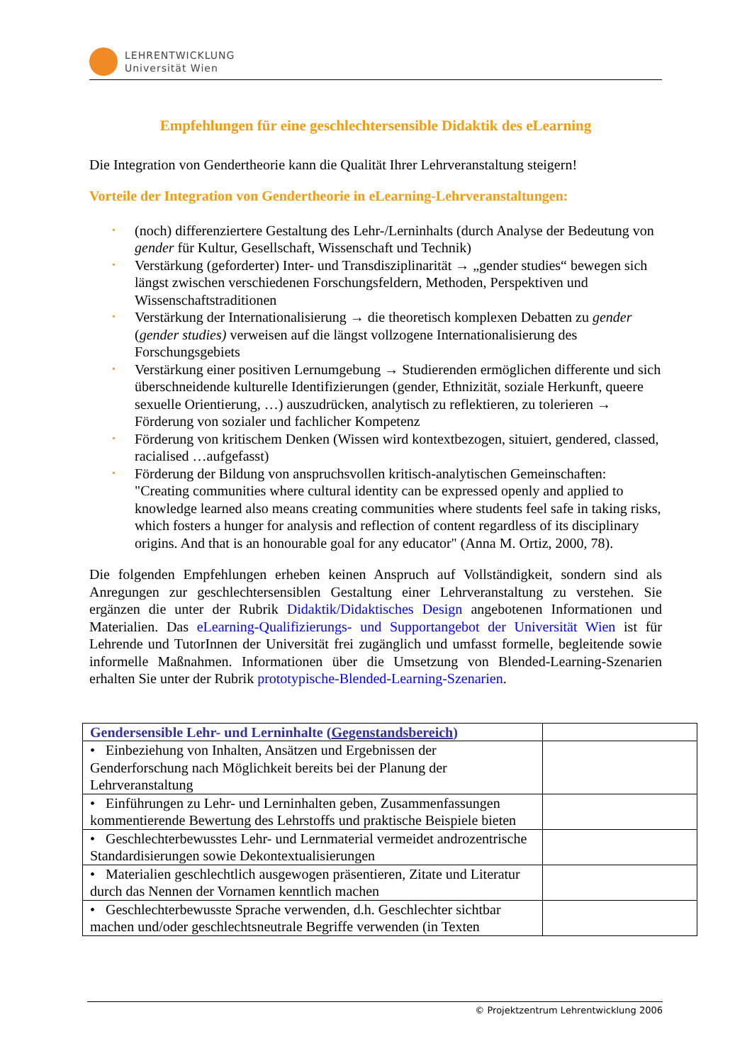LEHRENTWICKLUNG
Universität Wien
Empfehlungen für eine geschlechtersensible Didaktik des eLearning
Die Integration von Gendertheorie kann die Qualität Ihrer Lehrveranstaltung steigern!
Vorteile der Integration von Gendertheorie in eLearning-Lehrveranstaltungen:
• (noch) differenziertere Gestaltung des Lehr-/Lerninhalts (durch Analyse der Bedeutung von gender für Kultur, Gesellschaft, Wissenschaft und Technik)
• Verstärkung (geforderter) Inter- und Transdisziplinarität → „gender studies“ bewegen sich längst zwischen verschiedenen Forschungsfeldern, Methoden, Perspektiven und Wissenschaftstraditionen
• Verstärkung der Internationalisierung → die theoretisch komplexen Debatten zu gender (gender studies) verweisen auf die längst vollzogene Internationalisierung des Forschungsgebiets
• Verstärkung einer positiven Lernumgebung → Studierenden ermöglichen differente und sich überschneidende kulturelle Identifizierungen (gender, Ethnizität, soziale Herkunft, queere sexuelle Orientierung, …) auszudrücken, analytisch zu reflektieren, zu tolerieren → Förderung von sozialer und fachlicher Kompetenz
• Förderung von kritischem Denken (Wissen wird kontextbezogen, situiert, gendered, classed, racialised …aufgefasst)
• Förderung der Bildung von anspruchsvollen kritisch-analytischen Gemeinschaften: "Creating communities where cultural identity can be expressed openly and applied to knowledge learned also means creating communities where students feel safe in taking risks, which fosters a hunger for analysis and reflection of content regardless of its disciplinary origins. And that is an honourable goal for any educator" (Anna M. Ortiz, 2000, 78).
Die folgenden Empfehlungen erheben keinen Anspruch auf Vollständigkeit, sondern sind als Anregungen zur geschlechtersensiblen Gestaltung einer Lehrveranstaltung zu verstehen. Sie ergänzen die unter der Rubrik Didaktik/Didaktisches Design angebotenen Informationen und Materialien. Das eLearning-Qualifizierungs- und Supportangebot der Universität Wien ist für Lehrende und TutorInnen der Universität frei zugänglich und umfasst formelle, begleitende sowie informelle Maßnahmen. Informationen über die Umsetzung von Blended-Learning-Szenarien erhalten Sie unter der Rubrik prototypische-Blended-Learning-Szenarien.
| Gendersensible Lehr- und Lerninhalte ( Gegenstandsbereich ) | |
| • Einbeziehung von Inhalten, Ansätzen und Ergebnissen der Genderforschung nach Möglichkeit bereits bei der Planung der Lehrveranstaltung | |
| • Einführungen zu Lehr- und Lerninhalten geben, Zusammenfassungen kommentierende Bewertung des Lehrstoffs und praktische Beispiele bieten | |
| • Geschlechterbewusstes Lehr- und Lernmaterial vermeidet androzentrische Standardisierungen sowie Dekontextualisierungen | |
| • Materialien geschlechtlich ausgewogen präsentieren, Zitate und Literatur durch das Nennen der Vornamen kenntlich machen | |
| • Geschlechterbewusste Sprache verwenden, d.h. Geschlechter sichtbar machen und/oder geschlechtsneutrale Begriffe verwenden (in Texten | |
© Projektzentrum Lehrentwicklung 2006